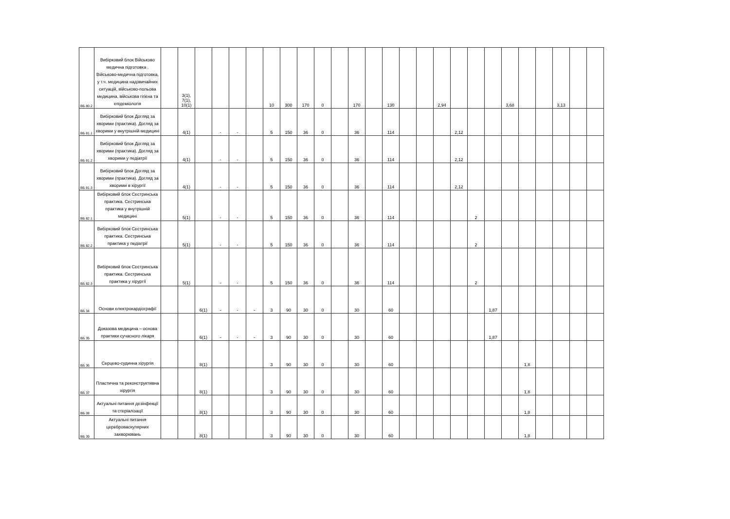| ВБ 80.2 | Вибірковий блок Військово медична підготовка . Військово-медична підготовка, у т.ч. медицина надзвичайних ситуацій, військово-польова медицина, військова гігієна та епідеміологія | | 3(1), 7(1), 10(1) | | | | | 10 | 300 | 170 | 0 | | 170 | | 130 | | | 2,94 | | | | 3,68 | | | 3,13 | | |
| ВБ 81.1 | Вибірковий блок Догляд за хворими (практика). Догляд за хворими у внутрішній медицині | | 4(1) | | - | - | | 5 | 150 | 36 | 0 | | 36 | | 114 | | | | 2,12 | | | | | | | | |
| ВБ 81.2 | Вибірковий блок Догляд за хворими (практика). Догляд за хворими у педіатрії | | 4(1) | | - | - | | 5 | 150 | 36 | 0 | | 36 | | 114 | | | | 2,12 | | | | | | | | |
| ВБ 81.3 | Вибірковий блок Догляд за хворими (практика). Догляд за хворими в хірургії | | 4(1) | | - | - | | 5 | 150 | 36 | 0 | | 36 | | 114 | | | | 2,12 | | | | | | | | |
| ВБ 82.1 | Вибірковий блок Сестринська практика. Сестринська практика у внутрішній медицині | | 5(1) | | - | - | | 5 | 150 | 36 | 0 | | 36 | | 114 | | | | | 2 | | | | | | | |
| ВБ 82.2 | Вибірковий блок Сестринська практика. Сестринська практика у педіатрії | | 5(1) | | - | - | | 5 | 150 | 36 | 0 | | 36 | | 114 | | | | | 2 | | | | | | | |
| ВБ 82.3 | Вибірковий блок Сестринська практика. Сестринська практика у хірургії | | 5(1) | | - | - | | 5 | 150 | 36 | 0 | | 36 | | 114 | | | | | 2 | | | | | | | |
| ВБ 34 | Основи електрокардіографії | | | 6(1) | - | - | - | 3 | 90 | 30 | 0 | | 30 | | 60 | | | | | | 1,87 | | | | | | |
| ВБ 35 | Доказова медицина – основа практики сучасного лікаря | | | 6(1) | - | - | - | 3 | 90 | 30 | 0 | | 30 | | 60 | | | | | | 1,87 | | | | | | |
| ВБ 36 | Серцево-судинна хірургія | | | 8(1) | | | | 3 | 90 | 30 | 0 | | 30 | | 60 | | | | | | | | 1,8 | | | | |
| ВБ 37 | Пластична та реконструктивна хірургія | | | 8(1) | | | | 3 | 90 | 30 | 0 | | 30 | | 60 | | | | | | | | 1,8 | | | | |
| ВБ 38 | Актуальні питання дезінфекції та стеріалізації | | | 8(1) | | | | 3 | 90 | 30 | 0 | | 30 | | 60 | | | | | | | | 1,8 | | | | |
| ВБ 39 | Актуальні питання цереброваскулярних захворювань | | | 8(1) | | | | 3 | 90 | 30 | 0 | | 30 | | 60 | | | | | | | | 1,8 | | | | |